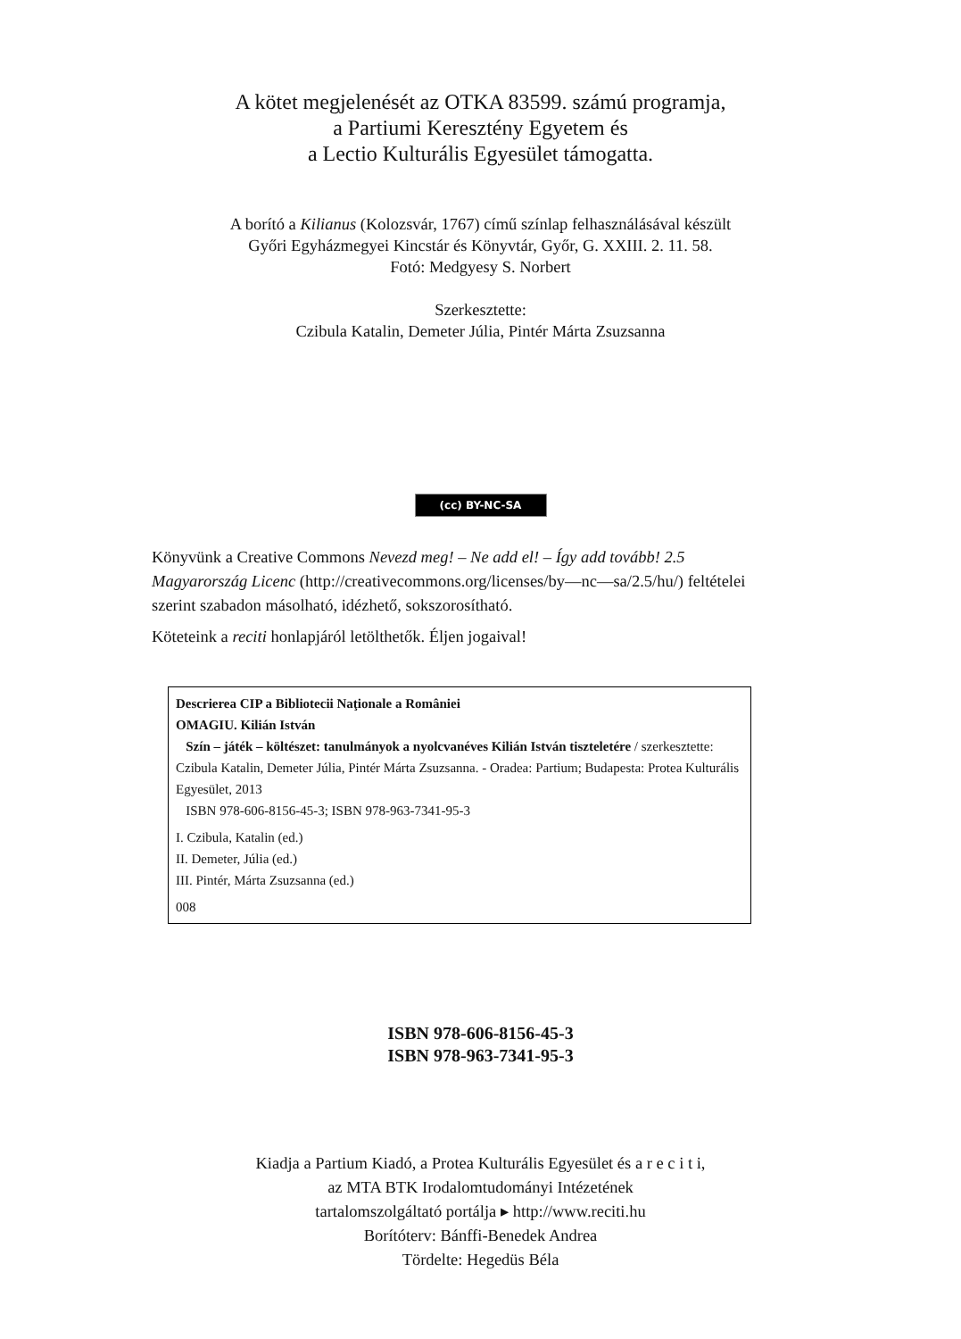A kötet megjelenését az OTKA 83599. számú programja,
a Partiumi Keresztény Egyetem és
a Lectio Kulturális Egyesület támogatta.
A borító a Kilianus (Kolozsvár, 1767) című színlap felhasználásával készült
Győri Egyházmegyei Kincstár és Könyvtár, Győr, G. XXIII. 2. 11. 58.
Fotó: Medgyesy S. Norbert
Szerkesztette:
Czibula Katalin, Demeter Júlia, Pintér Márta Zsuzsanna
(cc) BY-NC-SA
Könyvünk a Creative Commons Nevezd meg! – Ne add el! – Így add tovább! 2.5 Magyarország Licenc (http://creativecommons.org/licenses/by—nc—sa/2.5/hu/) feltételei szerint szabadon másolható, idézhető, sokszorosítható.
Köteteink a reciti honlapjáról letölthetők. Éljen jogaival!
Descrierea CIP a Bibliotecii Naţionale a României
OMAGIU. Kilián István
Szín – játék – költészet: tanulmányok a nyolcvanéves Kilián István tiszteletére / szerkesztette: Czibula Katalin, Demeter Júlia, Pintér Márta Zsuzsanna. - Oradea: Partium; Budapesta: Protea Kulturális Egyesület, 2013
ISBN 978-606-8156-45-3; ISBN 978-963-7341-95-3
I. Czibula, Katalin (ed.)
II. Demeter, Júlia (ed.)
III. Pintér, Márta Zsuzsanna (ed.)
008
ISBN 978-606-8156-45-3
ISBN 978-963-7341-95-3
Kiadja a Partium Kiadó, a Protea Kulturális Egyesület és a r e c i t i,
az MTA BTK Irodalomtudományi Intézetének
tartalomszolgáltató portálja ▸ http://www.reciti.hu
Borítóterv: Bánffi-Benedek Andrea
Tördelte: Hegedüs Béla